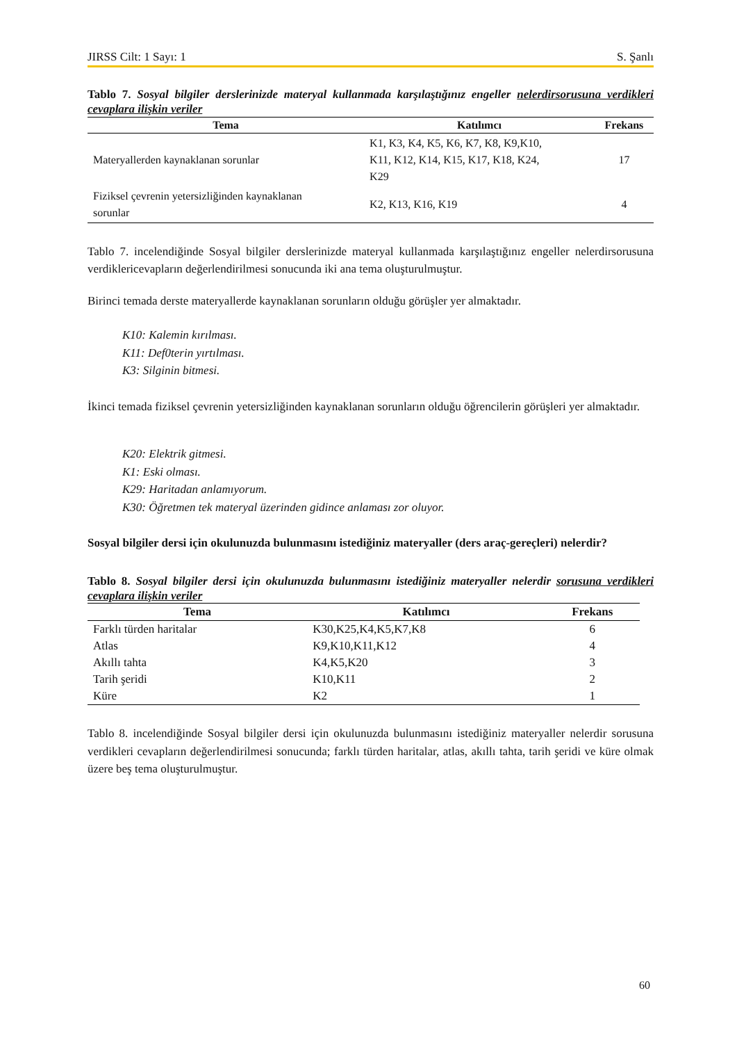JIRSS Cilt: 1 Sayı: 1 S. Şanlı
Tablo 7. Sosyal bilgiler derslerinizde materyal kullanmada karşılaştığınız engeller nelerdirsorusuna verdikleri cevaplara ilişkin veriler
| Tema | Katılımcı | Frekans |
| --- | --- | --- |
| Materyallerden kaynaklanan sorunlar | K1, K3, K4, K5, K6, K7, K8, K9,K10, K11, K12, K14, K15, K17, K18, K24, K29 | 17 |
| Fiziksel çevrenin yetersizliğinden kaynaklanan sorunlar | K2, K13, K16, K19 | 4 |
Tablo 7. incelendiğinde Sosyal bilgiler derslerinizde materyal kullanmada karşılaştığınız engeller nelerdirsorusuna verdiklericevapların değerlendirilmesi sonucunda iki ana tema oluşturulmuştur.
Birinci temada derste materyallerde kaynaklanan sorunların olduğu görüşler yer almaktadır.
K10: Kalemin kırılması.
K11: Def0terin yırtılması.
K3: Silginin bitmesi.
İkinci temada fiziksel çevrenin yetersizliğinden kaynaklanan sorunların olduğu öğrencilerin görüşleri yer almaktadır.
K20: Elektrik gitmesi.
K1: Eski olması.
K29: Haritadan anlamıyorum.
K30: Öğretmen tek materyal üzerinden gidince anlaması zor oluyor.
Sosyal bilgiler dersi için okulunuzda bulunmasını istediğiniz materyaller (ders araç-gereçleri) nelerdir?
Tablo 8. Sosyal bilgiler dersi için okulunuzda bulunmasını istediğiniz materyaller nelerdir sorusuna verdikleri cevaplara ilişkin veriler
| Tema | Katılımcı | Frekans |
| --- | --- | --- |
| Farklı türden haritalar | K30,K25,K4,K5,K7,K8 | 6 |
| Atlas | K9,K10,K11,K12 | 4 |
| Akıllı tahta | K4,K5,K20 | 3 |
| Tarih şeridi | K10,K11 | 2 |
| Küre | K2 | 1 |
Tablo 8. incelendiğinde Sosyal bilgiler dersi için okulunuzda bulunmasını istediğiniz materyaller nelerdir sorusuna verdikleri cevapların değerlendirilmesi sonucunda; farklı türden haritalar, atlas, akıllı tahta, tarih şeridi ve küre olmak üzere beş tema oluşturulmuştur.
60